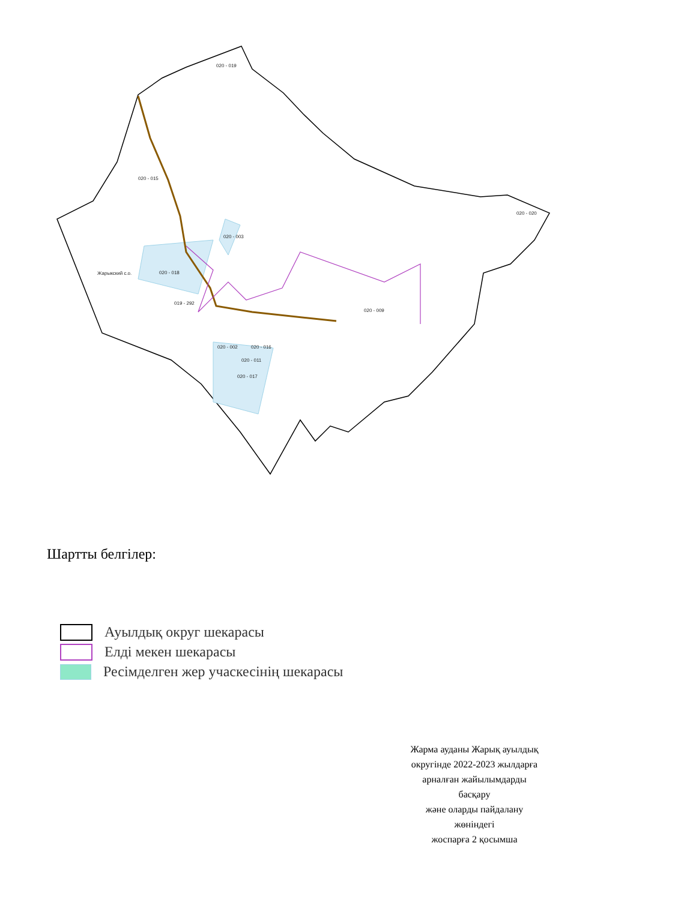020 - 018
020 - 017
020 - 003
020 - 019
019 - 292
020 - 002
020 - 016
020 - 011
020 - 009
020 - 020
Жарыкский с.о.
020 - 015
Шартты белгілер:
Ауылдық округ шекарасы
Елді мекен шекарасы
Ресімделген жер учаскесінің шекарасы
Жарма ауданы Жарық ауылдық
округінде 2022-2023 жылдарға
арналған жайылымдарды
басқару
және оларды пайдалану
жөніндегі
жоспарға 2 қосымша